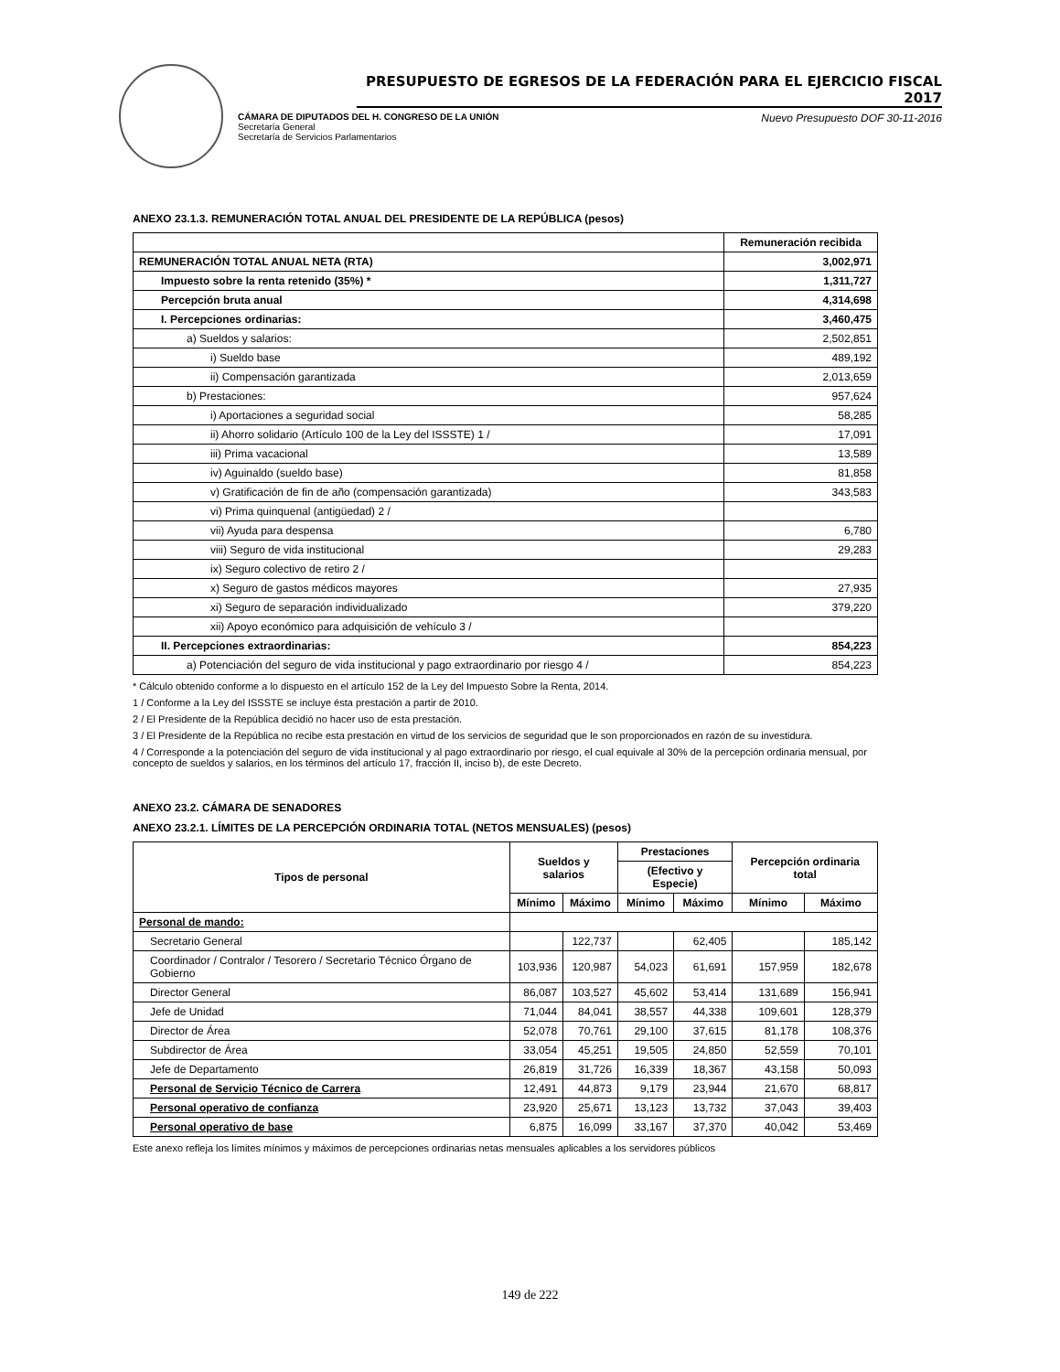PRESUPUESTO DE EGRESOS DE LA FEDERACIÓN PARA EL EJERCICIO FISCAL 2017
CÁMARA DE DIPUTADOS DEL H. CONGRESO DE LA UNIÓN
Secretaría General
Secretaría de Servicios Parlamentarios
Nuevo Presupuesto DOF 30-11-2016
ANEXO 23.1.3. REMUNERACIÓN TOTAL ANUAL DEL PRESIDENTE DE LA REPÚBLICA (pesos)
| | Remuneración recibida |
| --- | --- |
| REMUNERACIÓN TOTAL ANUAL NETA (RTA) | 3,002,971 |
| Impuesto sobre la renta retenido (35%) * | 1,311,727 |
| Percepción bruta anual | 4,314,698 |
| I. Percepciones ordinarias: | 3,460,475 |
| a) Sueldos y salarios: | 2,502,851 |
| i) Sueldo base | 489,192 |
| ii) Compensación garantizada | 2,013,659 |
| b) Prestaciones: | 957,624 |
| i) Aportaciones a seguridad social | 58,285 |
| ii) Ahorro solidario (Artículo 100 de la Ley del ISSSTE) 1 / | 17,091 |
| iii) Prima vacacional | 13,589 |
| iv) Aguinaldo (sueldo base) | 81,858 |
| v) Gratificación de fin de año (compensación garantizada) | 343,583 |
| vi) Prima quinquenal (antigüedad) 2 / | |
| vii) Ayuda para despensa | 6,780 |
| viii) Seguro de vida institucional | 29,283 |
| ix) Seguro colectivo de retiro 2 / | |
| x) Seguro de gastos médicos mayores | 27,935 |
| xi) Seguro de separación individualizado | 379,220 |
| xii) Apoyo económico para adquisición de vehículo 3 / | |
| II. Percepciones extraordinarias: | 854,223 |
| a) Potenciación del seguro de vida institucional y pago extraordinario por riesgo 4 / | 854,223 |
* Cálculo obtenido conforme a lo dispuesto en el artículo 152 de la Ley del Impuesto Sobre la Renta, 2014.
1 / Conforme a la Ley del ISSSTE se incluye ésta prestación a partir de 2010.
2 / El Presidente de la República decidió no hacer uso de esta prestación.
3 / El Presidente de la República no recibe esta prestación en virtud de los servicios de seguridad que le son proporcionados en razón de su investidura.
4 / Corresponde a la potenciación del seguro de vida institucional y al pago extraordinario por riesgo, el cual equivale al 30% de la percepción ordinaria mensual, por concepto de sueldos y salarios, en los términos del artículo 17, fracción II, inciso b), de este Decreto.
ANEXO 23.2. CÁMARA DE SENADORES
ANEXO 23.2.1. LÍMITES DE LA PERCEPCIÓN ORDINARIA TOTAL (NETOS MENSUALES) (pesos)
| Tipos de personal | Sueldos y salarios | | Prestaciones | | Percepción ordinaria total | |
| --- | --- | --- | --- | --- | --- | --- |
| | | | (Efectivo y Especie) | | | |
| | Mínimo | Máximo | Mínimo | Máximo | Mínimo | Máximo |
| Personal de mando: | | | | | | |
| Secretario General | | 122,737 | | 62,405 | | 185,142 |
| Coordinador / Contralor / Tesorero / Secretario Técnico Órgano de Gobierno | 103,936 | 120,987 | 54,023 | 61,691 | 157,959 | 182,678 |
| Director General | 86,087 | 103,527 | 45,602 | 53,414 | 131,689 | 156,941 |
| Jefe de Unidad | 71,044 | 84,041 | 38,557 | 44,338 | 109,601 | 128,379 |
| Director de Área | 52,078 | 70,761 | 29,100 | 37,615 | 81,178 | 108,376 |
| Subdirector de Área | 33,054 | 45,251 | 19,505 | 24,850 | 52,559 | 70,101 |
| Jefe de Departamento | 26,819 | 31,726 | 16,339 | 18,367 | 43,158 | 50,093 |
| Personal de Servicio Técnico de Carrera | 12,491 | 44,873 | 9,179 | 23,944 | 21,670 | 68,817 |
| Personal operativo de confianza | 23,920 | 25,671 | 13,123 | 13,732 | 37,043 | 39,403 |
| Personal operativo de base | 6,875 | 16,099 | 33,167 | 37,370 | 40,042 | 53,469 |
Este anexo refleja los límites mínimos y máximos de percepciones ordinarias netas mensuales aplicables a los servidores públicos
149 de 222